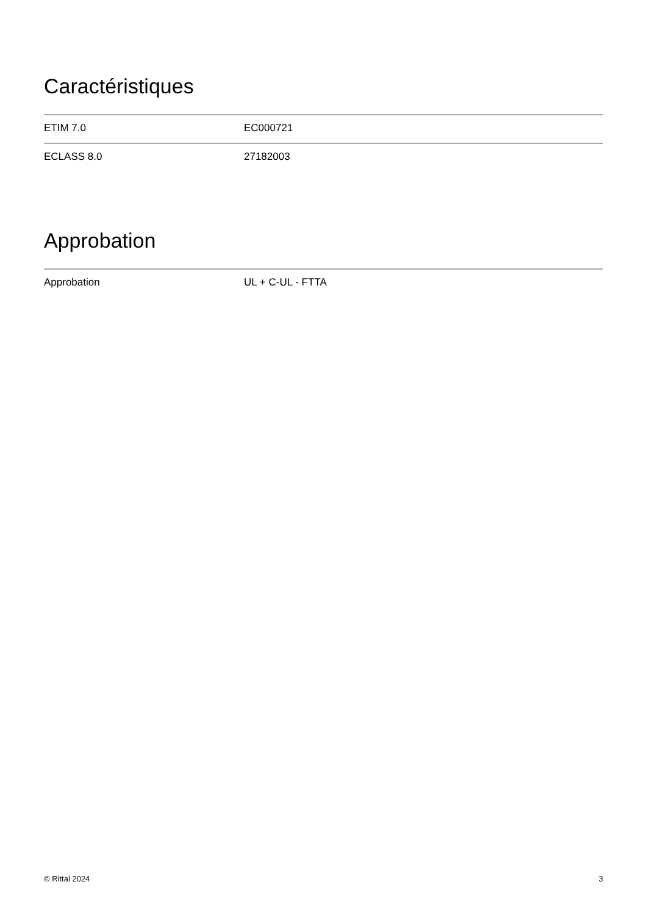Caractéristiques
| ETIM 7.0 | EC000721 |
| ECLASS 8.0 | 27182003 |
Approbation
| Approbation | UL + C-UL - FTTA |
© Rittal 2024 3